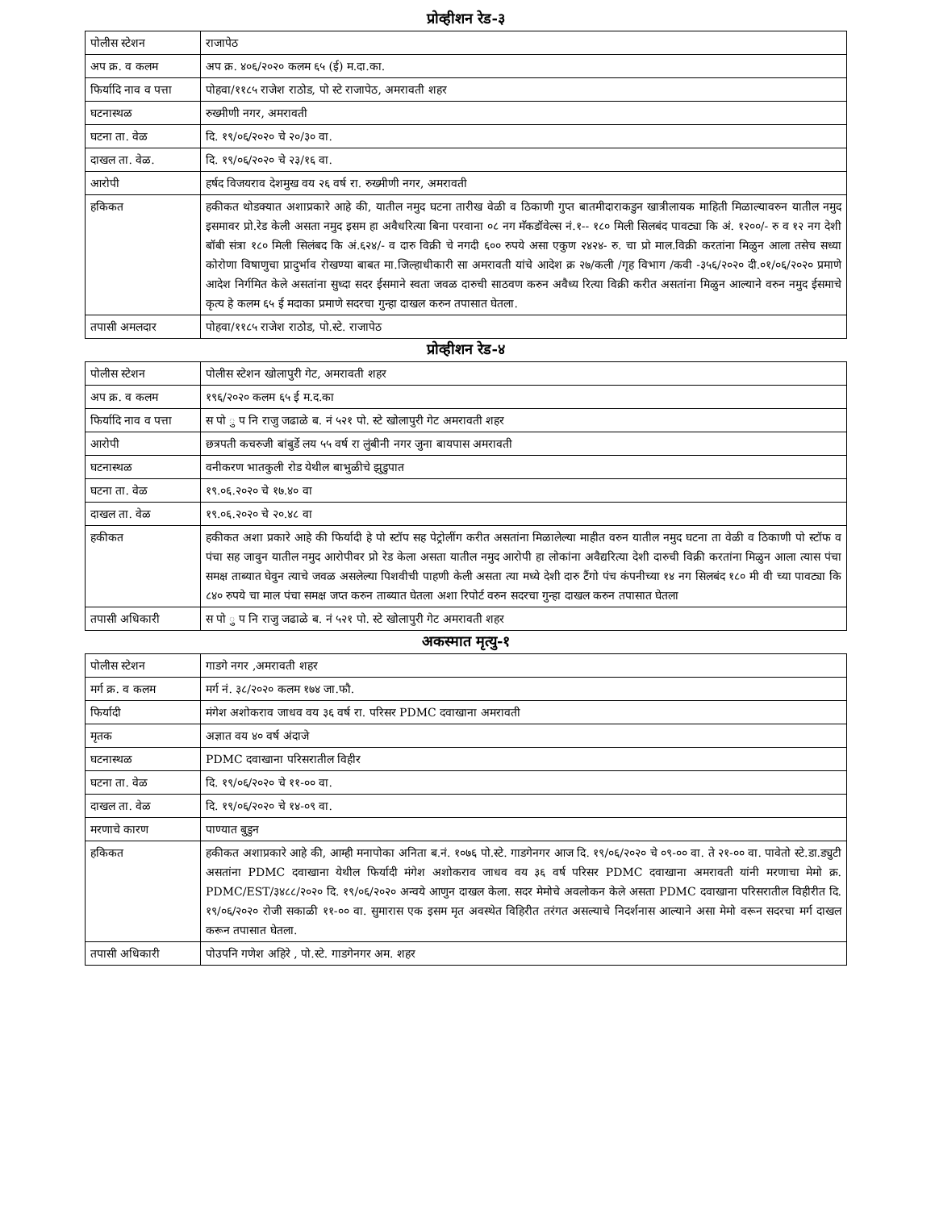प्रोव्हीशन रेड-३
| पोलीस स्टेशन | राजापेठ |
| अप क्र. व कलम | अप क्र. ४०६/२०२० कलम ६५ (ई) म.दा.का. |
| फिर्यादि नाव व पत्ता | पोहवा/११८५ राजेश राठोड, पो स्टे राजापेठ, अमरावती शहर |
| घटनास्थळ | रुख्मीणी नगर, अमरावती |
| घटना ता. वेळ | दि. १९/०६/२०२० चे २०/३० वा. |
| दाखल ता. वेळ. | दि. १९/०६/२०२० चे २३/१६ वा. |
| आरोपी | हर्षद विजयराव देशमुख वय २६ वर्ष रा. रुख्मीणी नगर, अमरावती |
| हकिकत | हकीकत थोडक्यात अशाप्रकारे आहे की, यातील नमुद घटना तारीख वेळी व ठिकाणी गुप्त बातमीदाराकडुन खात्रीलायक माहिती मिळाल्यावरुन यातील नमुद इसमावर प्रो.रेड केली असता नमुद इसम हा अवैधरित्या बिना परवाना ०८ नग मॅकडॉवेल्स नं.१-- १८० मिली सिलबंद पावट्या कि अं. १२००/- रु व १२ नग देशी बॉबी संत्रा १८० मिली सिलंबद कि अं.६२४/- व दारु विक्री चे नगदी ६०० रुपये असा एकुण २४२४- रु. चा प्रो माल.विक्री करतांना मिळुन आला तसेच सध्या कोरोणा विषाणुचा प्रादुर्भाव रोखण्या बाबत मा.जिल्हाधीकारी सा अमरावती यांचे आदेश क्र २७/कली /गृह विभाग /कवी -३५६/२०२० दी.०१/०६/२०२० प्रमाणे आदेश निर्गमित केले असतांना सुध्दा सदर ईसमाने स्वता जवळ दारुची साठवण करुन अवैध्य रित्या विक्री करीत असतांना मिळुन आल्याने वरुन नमुद ईसमाचे कृत्य हे कलम ६५ ई मदाका प्रमाणे सदरचा गुन्हा दाखल करुन तपासात घेतला. |
| तपासी अमलदार | पोहवा/११८५ राजेश राठोड, पो.स्टे. राजापेठ |
प्रोव्हीशन रेड-४
| पोलीस स्टेशन | पोलीस स्टेशन खोलापुरी गेट, अमरावती शहर |
| अप क्र. व कलम | १९६/२०२० कलम ६५ ई म.द.का |
| फिर्यादि नाव व पत्ता | स पो ु प नि राजु जढाळे ब. नं ५२१ पो. स्टे खोलापुरी गेट अमरावती शहर |
| आरोपी | छत्रपती कचरुजी बांबुर्डे लय ५५ वर्ष रा लुंबीनी नगर जुना बायपास अमरावती |
| घटनास्थळ | वनीकरण भातकुली रोड येथील बाभुळीचे झुडुपात |
| घटना ता. वेळ | १९.०६.२०२० चे १७.४० वा |
| दाखल ता. वेळ | १९.०६.२०२० चे २०.४८ वा |
| हकीकत | हकीकत अशा प्रकारे आहे की फिर्यादी हे पो स्टॉप सह पेट्रोलींग करीत असतांना मिळालेल्या माहीत वरुन यातील नमुद घटना ता वेळी व ठिकाणी पो स्टॉफ व पंचा सह जावुन यातील नमुद आरोपीवर प्रो रेड केला असता यातील नमुद आरोपी हा लोकांना अवैद्यरित्या देशी दारुची विक्री करतांना मिळुन आला त्यास पंचा समक्ष ताब्यात घेवुन त्याचे जवळ असलेल्या पिशवीची पाहणी केली असता त्या मध्ये देशी दारु टैंगो पंच कंपनीच्या १४ नग सिलबंद १८० मी वी च्या पावट्या कि ८४० रुपये चा माल पंचा समक्ष जप्त करुन ताब्यात घेतला अशा रिपोर्ट वरुन सदरचा गुन्हा दाखल करुन तपासात घेतला |
| तपासी अधिकारी | स पो ु प नि राजु जढाळे ब. नं ५२१ पो. स्टे खोलापुरी गेट अमरावती शहर |
अकस्मात मृत्यु-१
| पोलीस स्टेशन | गाडगे नगर ,अमरावती शहर |
| मर्ग क्र. व कलम | मर्ग नं. ३८/२०२० कलम १७४ जा.फौ. |
| फिर्यादी | मंगेश अशोकराव जाधव वय ३६ वर्ष रा. परिसर PDMC दवाखाना अमरावती |
| मृतक | अज्ञात वय ४० वर्ष अंदाजे |
| घटनास्थळ | PDMC दवाखाना परिसरातील विहीर |
| घटना ता. वेळ | दि. १९/०६/२०२० चे ११-०० वा. |
| दाखल ता. वेळ | दि. १९/०६/२०२० चे १४-०९ वा. |
| मरणाचे कारण | पाण्यात बुडुन |
| हकिकत | हकीकत अशाप्रकारे आहे की, आम्ही मनापोका अनिता ब.नं. १०७६ पो.स्टे. गाडगेनगर आज दि. १९/०६/२०२० चे ०९-०० वा. ते २१-०० वा. पावेतो स्टे.डा.ड्युटी असतांना PDMC दवाखाना येथील फिर्यादी मंगेश अशोकराव जाधव वय ३६ वर्ष परिसर PDMC दवाखाना अमरावती यांनी मरणाचा मेमो क्र. PDMC/EST/३४८८/२०२० दि. १९/०६/२०२० अन्वये आणुन दाखल केला. सदर मेमोचे अवलोकन केले असता PDMC दवाखाना परिसरातील विहीरीत दि. १९/०६/२०२० रोजी सकाळी ११-०० वा. सुमारास एक इसम मृत अवस्थेत विहिरीत तरंगत असल्याचे निदर्शनास आल्याने असा मेमो वरून सदरचा मर्ग दाखल करून तपासात घेतला. |
| तपासी अधिकारी | पोउपनि गणेश अहिरे , पो.स्टे. गाडगेनगर अम. शहर |